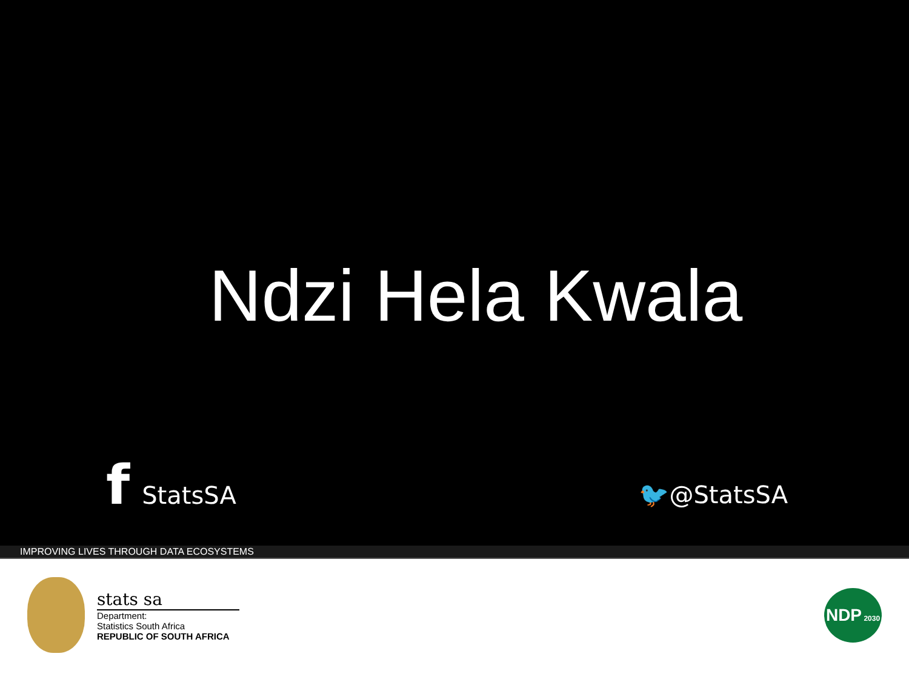Ndzi Hela Kwala
f StatsSA
🐦@StatsSA
IMPROVING LIVES THROUGH DATA ECOSYSTEMS
stats sa
Department:
Statistics South Africa
REPUBLIC OF SOUTH AFRICA
NDP 2030